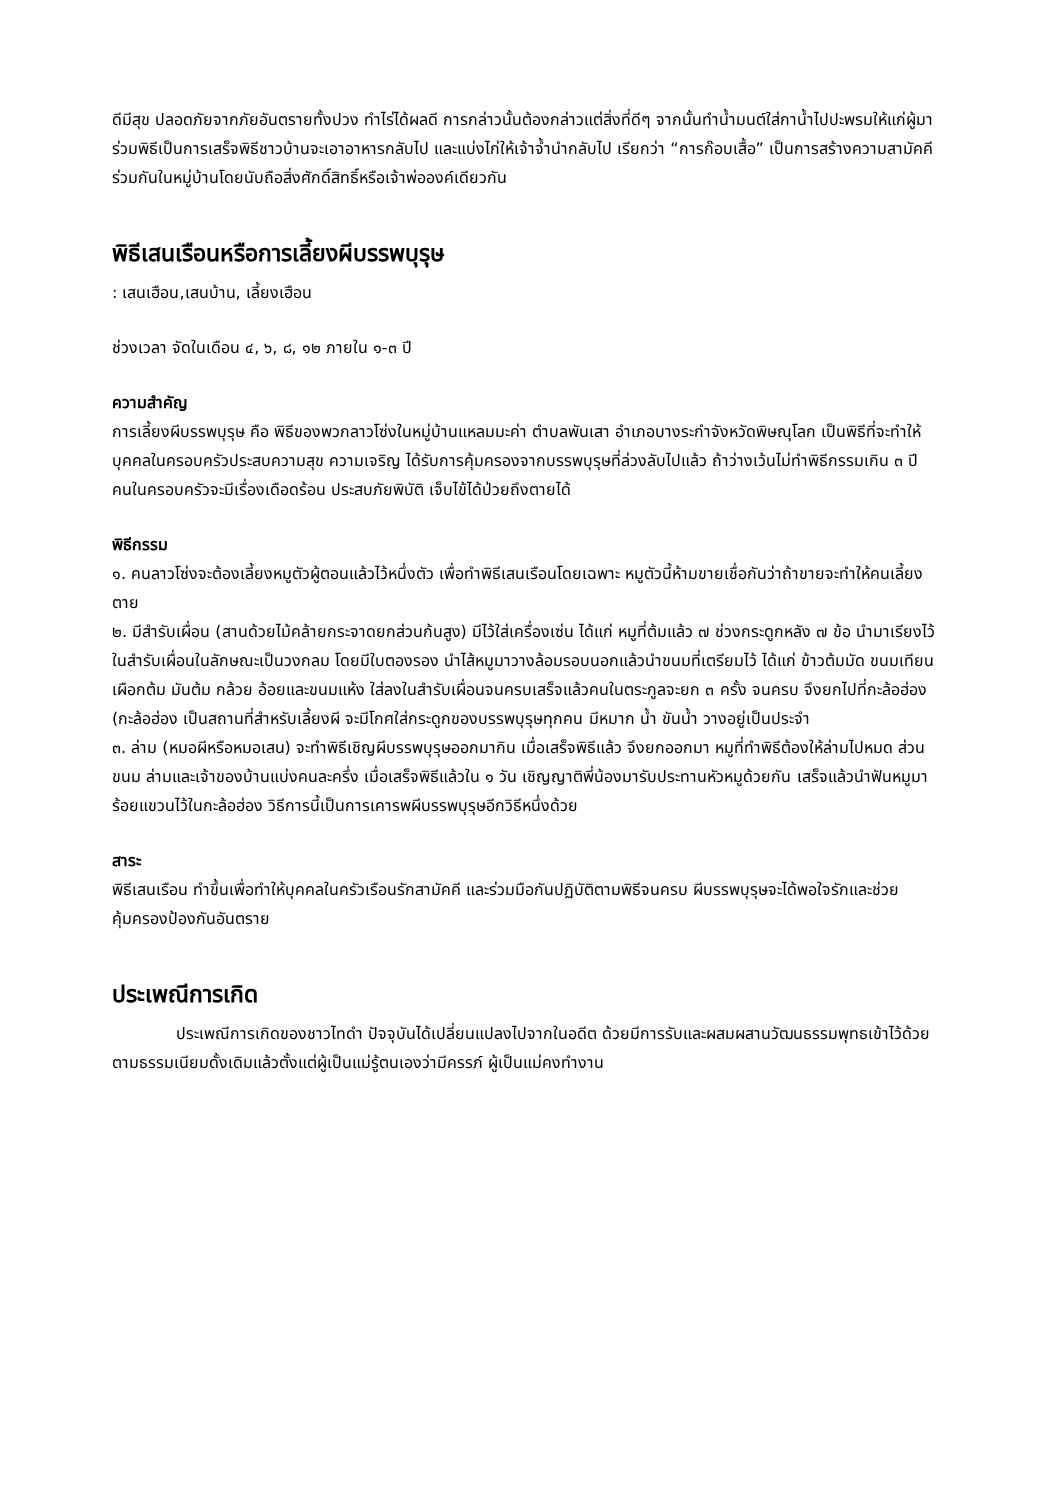ดีมีสุข ปลอดภัยจากภัยอันตรายทั้งปวง ทำไร่ได้ผลดี การกล่าวนั้นต้องกล่าวแต่สิ่งที่ดีๆ จากนั้นทำน้ำมนต์ใส่กาน้ำไปปะพรมให้แก่ผู้มาร่วมพิธีเป็นการเสร็จพิธีชาวบ้านจะเอาอาหารกลับไป และแบ่งไก่ให้เจ้าจ้ำนำกลับไป เรียกว่า “การก๊อบเสื้อ” เป็นการสร้างความสามัคคีร่วมกันในหมู่บ้านโดยนับถือสิ่งศักดิ์สิทธิ์หรือเจ้าพ่อองค์เดียวกัน
พิธีเสนเรือนหรือการเลี้ยงผีบรรพบุรุษ
: เสนเฮือน,เสนบ้าน, เลี้ยงเฮือน
ช่วงเวลา จัดในเดือน ๔, ๖, ๘, ๑๒ ภายใน ๑-๓ ปี
ความสำคัญ
การเลี้ยงผีบรรพบุรุษ คือ พิธีของพวกลาวโซ่งในหมู่บ้านแหลมมะค่า ตำบลพันเสา อำเภอบางระกำจังหวัดพิษณุโลก เป็นพิธีที่จะทำให้บุคคลในครอบครัวประสบความสุข ความเจริญ ได้รับการคุ้มครองจากบรรพบุรุษที่ล่วงลับไปแล้ว ถ้าว่างเว้นไม่ทำพิธีกรรมเกิน ๓ ปี คนในครอบครัวจะมีเรื่องเดือดร้อน ประสบภัยพิบัติ เจ็บไข้ได้ป่วยถึงตายได้
พิธีกรรม
๑. คนลาวโซ่งจะต้องเลี้ยงหมูตัวผู้ตอนแล้วไว้หนึ่งตัว เพื่อทำพิธีเสนเรือนโดยเฉพาะ หมูตัวนี้ห้ามขายเชื่อกันว่าถ้าขายจะทำให้คนเลี้ยงตาย
๒. มีสำรับเผื่อน (สานด้วยไม้คล้ายกระจาดยกส่วนก้นสูง) มีไว้ใส่เครื่องเซ่น ได้แก่ หมูที่ต้มแล้ว ๗ ช่วงกระดูกหลัง ๗ ข้อ นำมาเรียงไว้ในสำรับเผื่อนในลักษณะเป็นวงกลม โดยมีใบตองรอง นำไส้หมูมาวางล้อมรอบนอกแล้วนำขนมที่เตรียมไว้ ได้แก่ ข้าวต้มมัด ขนมเทียน เผือกต้ม มันต้ม กล้วย อ้อยและขนมแห้ง ใส่ลงในสำรับเผื่อนจนครบเสร็จแล้วคนในตระกูลจะยก ๓ ครั้ง จนครบ จึงยกไปที่กะล้อฮ่อง (กะล้อฮ่อง เป็นสถานที่สำหรับเลี้ยงผี จะมีโกศใส่กระดูกของบรรพบุรุษทุกคน มีหมาก น้ำ ขันน้ำ วางอยู่เป็นประจำ
๓. ล่าม (หมอผีหรือหมอเสน) จะทำพิธีเชิญผีบรรพบุรุษออกมากิน เมื่อเสร็จพิธีแล้ว จึงยกออกมา หมูที่ทำพิธีต้องให้ล่ามไปหมด ส่วนขนม ล่ามและเจ้าของบ้านแบ่งคนละครึ่ง เมื่อเสร็จพิธีแล้วใน ๑ วัน เชิญญาติพี่น้องมารับประทานหัวหมูด้วยกัน เสร็จแล้วนำฟันหมูมาร้อยแขวนไว้ในกะล้อฮ่อง วิธีการนี้เป็นการเคารพผีบรรพบุรุษอีกวิธีหนึ่งด้วย
สาระ
พิธีเสนเรือน ทำขึ้นเพื่อทำให้บุคคลในครัวเรือนรักสามัคคี และร่วมมือกันปฏิบัติตามพิธีจนครบ ผีบรรพบุรุษจะได้พอใจรักและช่วยคุ้มครองป้องกันอันตราย
ประเพณีการเกิด
ประเพณีการเกิดของชาวไทดำ ปัจจุบันได้เปลี่ยนแปลงไปจากในอดีต ด้วยมีการรับและผสมผสานวัฒนธรรมพุทธเข้าไว้ด้วย ตามธรรมเนียมดั้งเดิมแล้วตั้งแต่ผู้เป็นแม่รู้ตนเองว่ามีครรภ์ ผู้เป็นแม่คงทำงาน